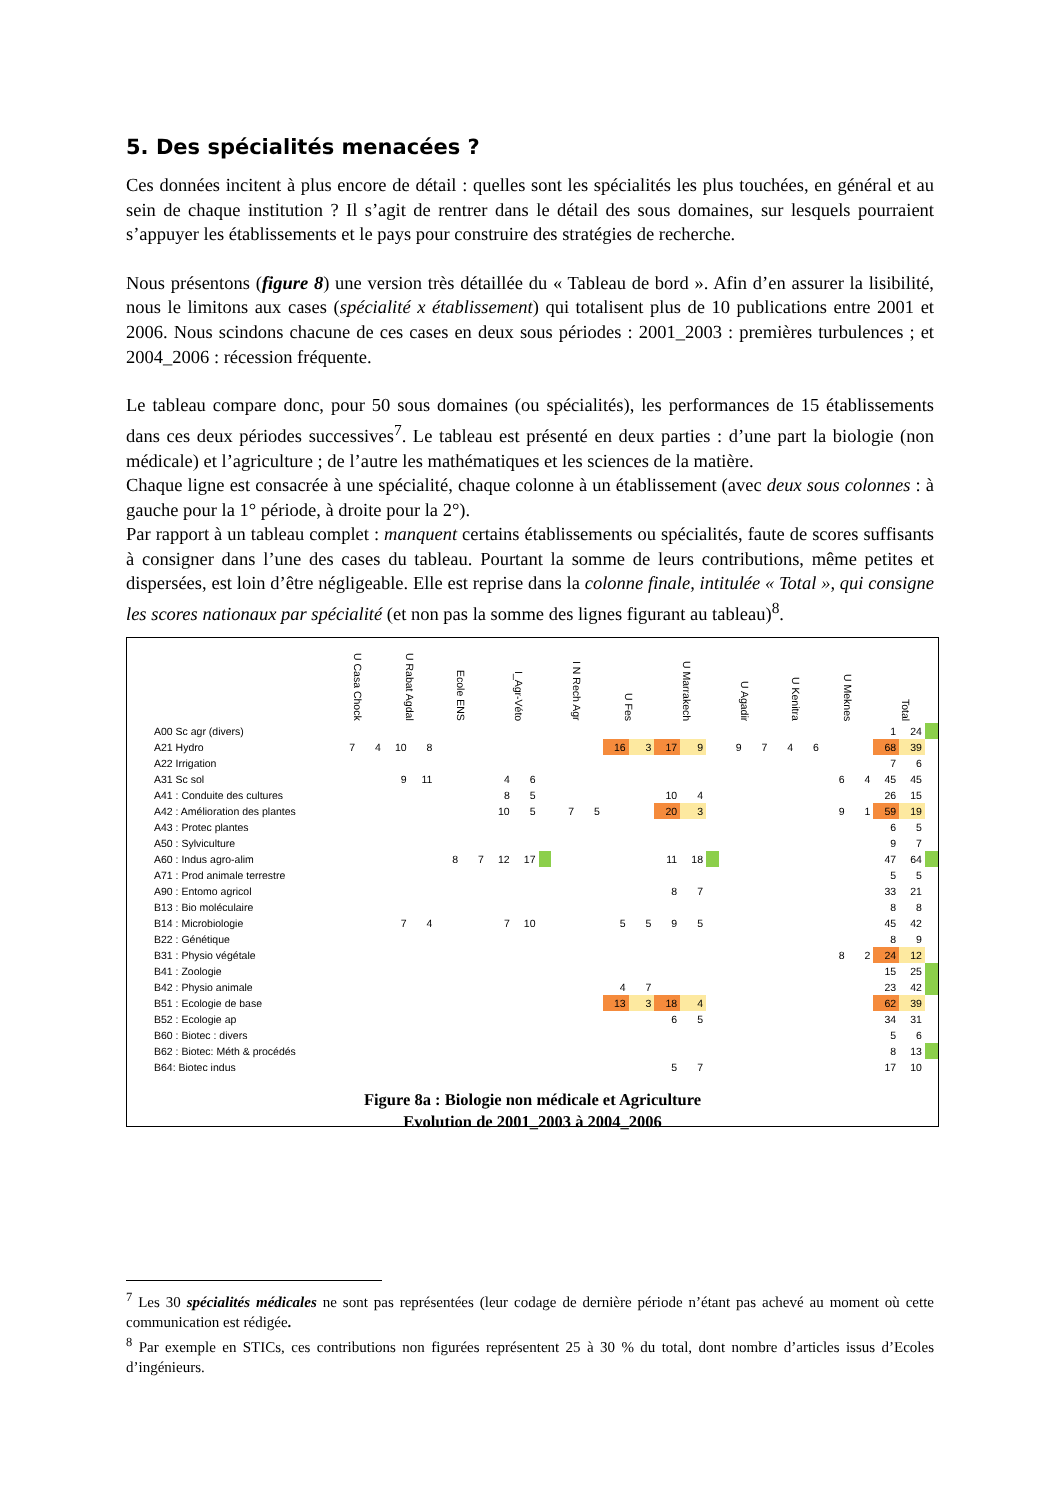5. Des spécialités menacées ?
Ces données incitent à plus encore de détail : quelles sont les spécialités les plus touchées, en général et au sein de chaque institution ? Il s’agit de rentrer dans le détail des sous domaines, sur lesquels pourraient s’appuyer les établissements et le pays pour construire des stratégies de recherche.
Nous présentons (figure 8) une version très détaillée du « Tableau de bord ». Afin d’en assurer la lisibilité, nous le limitons aux cases (spécialité x établissement) qui totalisent plus de 10 publications entre 2001 et 2006. Nous scindons chacune de ces cases en deux sous périodes : 2001_2003 : premières turbulences ; et 2004_2006 : récession fréquente.
Le tableau compare donc, pour 50 sous domaines (ou spécialités), les performances de 15 établissements dans ces deux périodes successives<sup>7</sup>. Le tableau est présenté en deux parties : d’une part la biologie (non médicale) et l’agriculture ; de l’autre les mathématiques et les sciences de la matière.
Chaque ligne est consacrée à une spécialité, chaque colonne à un établissement (avec deux sous colonnes : à gauche pour la 1° période, à droite pour la 2°).
Par rapport à un tableau complet : manquent certains établissements ou spécialités, faute de scores suffisants à consigner dans l’une des cases du tableau. Pourtant la somme de leurs contributions, même petites et dispersées, est loin d’être négligeable. Elle est reprise dans la colonne finale, intitulée « Total », qui consigne les scores nationaux par spécialité (et non pas la somme des lignes figurant au tableau)<sup>8</sup>.
| | U Casa Chock | | U Rabat Agdal | | Ecole ENS | | I_Agr-Véto | | | I N Rech Agr | | U Fes | | U Marrakech | | | U Agadir | | U Kenitra | | U Meknes | | Total | | |
| --- | --- | --- | --- | --- | --- | --- | --- | --- | --- | --- | --- | --- | --- | --- | --- | --- | --- | --- | --- | --- | --- | --- | --- | --- | --- |
| A00 Sc agr (divers) | | | | | | | | | | | | | | | | | | | | | | | 1 | 24 | |
| A21 Hydro | 7 | 4 | 10 | 8 | | | | | | | | 16 | 3 | 17 | 9 | | 9 | 7 | 4 | 6 | | | 68 | 39 | |
| A22 Irrigation | | | | | | | | | | | | | | | | | | | | | | | 7 | 6 | |
| A31 Sc sol | | | 9 | 11 | | | 4 | 6 | | | | | | | | | | | | | 6 | 4 | 45 | 45 | |
| A41 : Conduite des cultures | | | | | | | 8 | 5 | | | | | | 10 | 4 | | | | | | | | 26 | 15 | |
| A42 : Amélioration des plantes | | | | | | | 10 | 5 | | 7 | 5 | | | 20 | 3 | | | | | | 9 | 1 | 59 | 19 | |
| A43 : Protec plantes | | | | | | | | | | | | | | | | | | | | | | | 6 | 5 | |
| A50 : Sylviculture | | | | | | | | | | | | | | | | | | | | | | | 9 | 7 | |
| A60 : Indus agro-alim | | | | | 8 | 7 | 12 | 17 | | | | | | 11 | 18 | | | | | | | | 47 | 64 | |
| A71 : Prod animale terrestre | | | | | | | | | | | | | | | | | | | | | | | 5 | 5 | |
| A90 : Entomo agricol | | | | | | | | | | | | | | 8 | 7 | | | | | | | | 33 | 21 | |
| B13 : Bio moléculaire | | | | | | | | | | | | | | | | | | | | | | | 8 | 8 | |
| B14 : Microbiologie | | | 7 | 4 | | | 7 | 10 | | | | 5 | 5 | 9 | 5 | | | | | | | | 45 | 42 | |
| B22 : Génétique | | | | | | | | | | | | | | | | | | | | | | | 8 | 9 | |
| B31 : Physio végétale | | | | | | | | | | | | | | | | | | | | | 8 | 2 | 24 | 12 | |
| B41 : Zoologie | | | | | | | | | | | | | | | | | | | | | | | 15 | 25 | |
| B42 : Physio animale | | | | | | | | | | | | 4 | 7 | | | | | | | | | | 23 | 42 | |
| B51 : Ecologie de base | | | | | | | | | | | | 13 | 3 | 18 | 4 | | | | | | | | 62 | 39 | |
| B52 : Ecologie ap | | | | | | | | | | | | | | 6 | 5 | | | | | | | | 34 | 31 | |
| B60 : Biotec : divers | | | | | | | | | | | | | | | | | | | | | | | 5 | 6 | |
| B62 : Biotec: Méth & procédés | | | | | | | | | | | | | | | | | | | | | | | 8 | 13 | |
| B64: Biotec indus | | | | | | | | | | | | | | 5 | 7 | | | | | | | | 17 | 10 | |
Figure 8a : Biologie non médicale et Agriculture
Evolution de 2001_2003 à 2004_2006
<sup>7</sup> Les 30 spécialités médicales ne sont pas représentées (leur codage de dernière période n’étant pas achevé au moment où cette communication est rédigée.
<sup>8</sup> Par exemple en STICs, ces contributions non figurées représentent 25 à 30 % du total, dont nombre d’articles issus d’Ecoles d’ingénieurs.